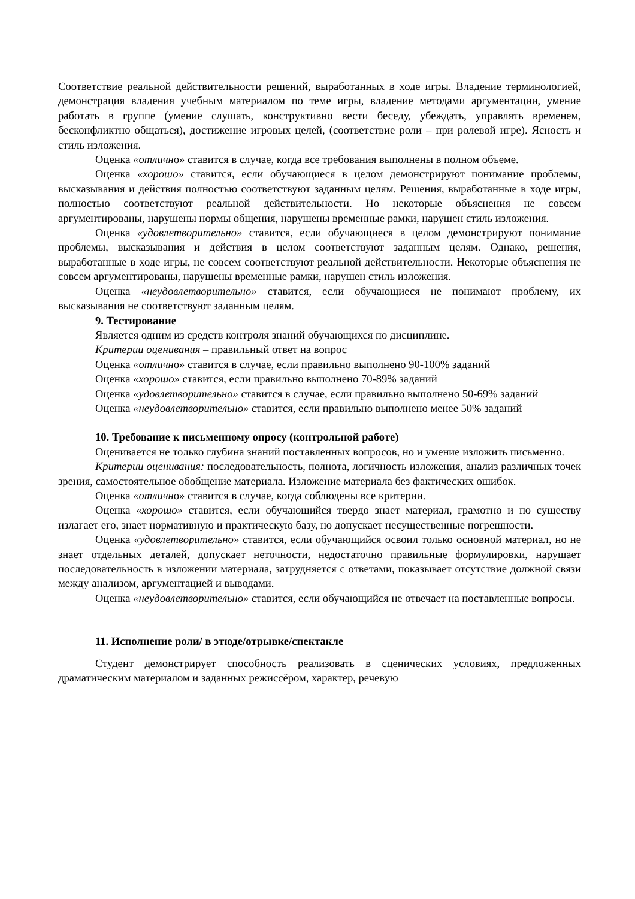Соответствие реальной действительности решений, выработанных в ходе игры. Владение терминологией, демонстрация владения учебным материалом по теме игры, владение методами аргументации, умение работать в группе (умение слушать, конструктивно вести беседу, убеждать, управлять временем, бесконфликтно общаться), достижение игровых целей, (соответствие роли – при ролевой игре). Ясность и стиль изложения.
Оценка «отлично» ставится в случае, когда все требования выполнены в полном объеме.
Оценка «хорошо» ставится, если обучающиеся в целом демонстрируют понимание проблемы, высказывания и действия полностью соответствуют заданным целям. Решения, выработанные в ходе игры, полностью соответствуют реальной действительности. Но некоторые объяснения не совсем аргументированы, нарушены нормы общения, нарушены временные рамки, нарушен стиль изложения.
Оценка «удовлетворительно» ставится, если обучающиеся в целом демонстрируют понимание проблемы, высказывания и действия в целом соответствуют заданным целям. Однако, решения, выработанные в ходе игры, не совсем соответствуют реальной действительности. Некоторые объяснения не совсем аргументированы, нарушены временные рамки, нарушен стиль изложения.
Оценка «неудовлетворительно» ставится, если обучающиеся не понимают проблему, их высказывания не соответствуют заданным целям.
9. Тестирование
Является одним из средств контроля знаний обучающихся по дисциплине.
Критерии оценивания – правильный ответ на вопрос
Оценка «отлично» ставится в случае, если правильно выполнено 90-100% заданий
Оценка «хорошо» ставится, если правильно выполнено 70-89% заданий
Оценка «удовлетворительно» ставится в случае, если правильно выполнено 50-69% заданий
Оценка «неудовлетворительно» ставится, если правильно выполнено менее 50% заданий
10. Требование к письменному опросу (контрольной работе)
Оценивается не только глубина знаний поставленных вопросов, но и умение изложить письменно.
Критерии оценивания: последовательность, полнота, логичность изложения, анализ различных точек зрения, самостоятельное обобщение материала. Изложение материала без фактических ошибок.
Оценка «отлично» ставится в случае, когда соблюдены все критерии.
Оценка «хорошо» ставится, если обучающийся твердо знает материал, грамотно и по существу излагает его, знает нормативную и практическую базу, но допускает несущественные погрешности.
Оценка «удовлетворительно» ставится, если обучающийся освоил только основной материал, но не знает отдельных деталей, допускает неточности, недостаточно правильные формулировки, нарушает последовательность в изложении материала, затрудняется с ответами, показывает отсутствие должной связи между анализом, аргументацией и выводами.
Оценка «неудовлетворительно» ставится, если обучающийся не отвечает на поставленные вопросы.
11. Исполнение роли/ в этюде/отрывке/спектакле
Студент демонстрирует способность реализовать в сценических условиях, предложенных драматическим материалом и заданных режиссёром, характер, речевую